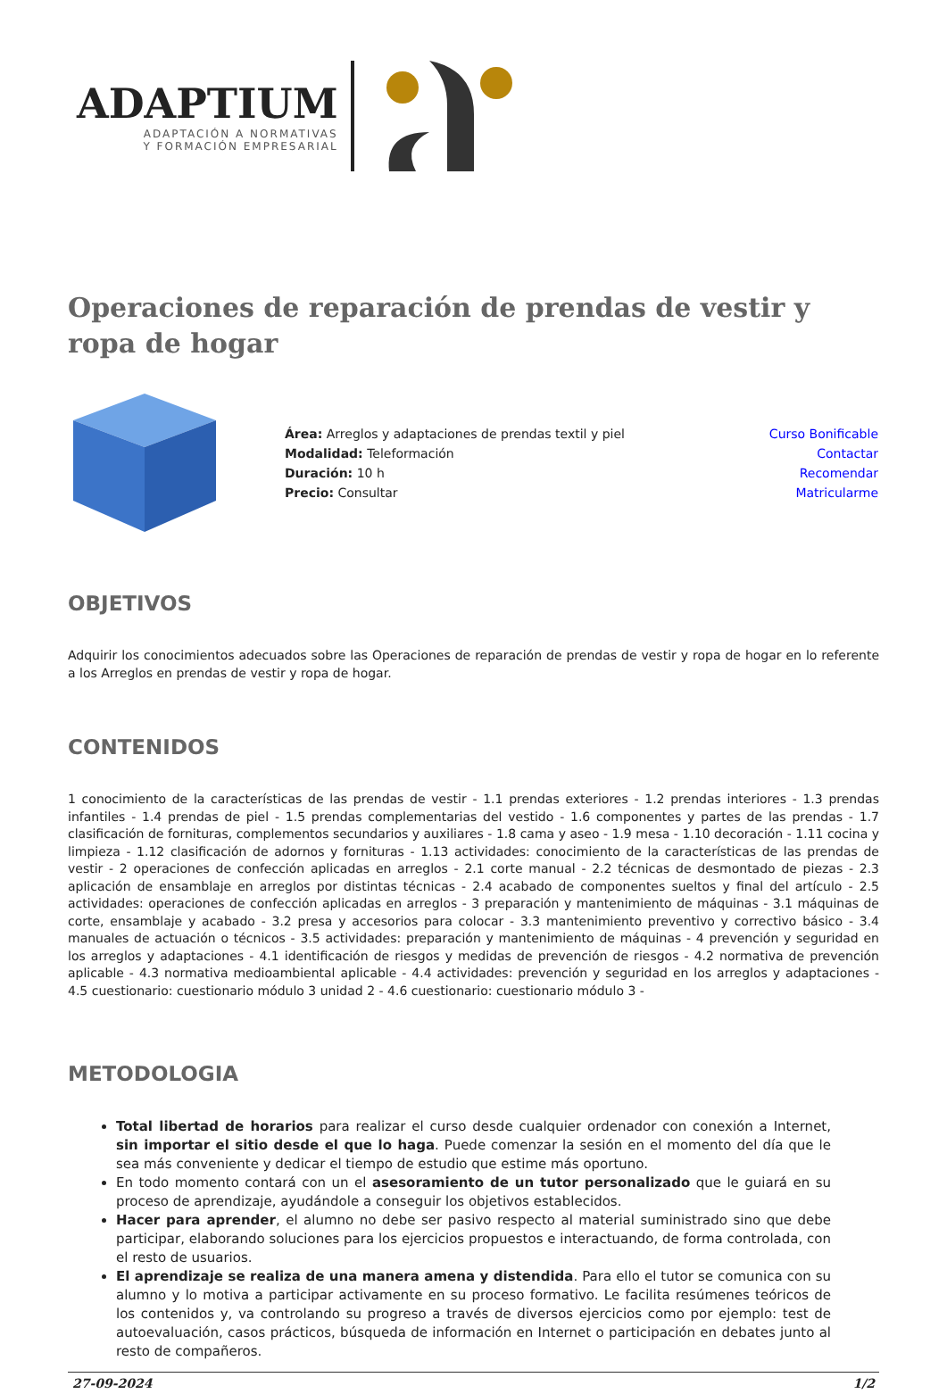ADAPTIUM
ADAPTACIÓN A NORMATIVAS
Y FORMACIÓN EMPRESARIAL
Operaciones de reparación de prendas de vestir y ropa de hogar
| | Área: Arreglos y adaptaciones de prendas textil y piel Modalidad: Teleformación Duración: 10 h Precio: Consultar | Curso Bonificable Contactar Recomendar Matricularme |
OBJETIVOS
Adquirir los conocimientos adecuados sobre las Operaciones de reparación de prendas de vestir y ropa de hogar en lo referente a los Arreglos en prendas de vestir y ropa de hogar.
CONTENIDOS
1 conocimiento de la características de las prendas de vestir - 1.1 prendas exteriores - 1.2 prendas interiores - 1.3 prendas infantiles - 1.4 prendas de piel - 1.5 prendas complementarias del vestido - 1.6 componentes y partes de las prendas - 1.7 clasificación de fornituras, complementos secundarios y auxiliares - 1.8 cama y aseo - 1.9 mesa - 1.10 decoración - 1.11 cocina y limpieza - 1.12 clasificación de adornos y fornituras - 1.13 actividades: conocimiento de la características de las prendas de vestir - 2 operaciones de confección aplicadas en arreglos - 2.1 corte manual - 2.2 técnicas de desmontado de piezas - 2.3 aplicación de ensamblaje en arreglos por distintas técnicas - 2.4 acabado de componentes sueltos y final del artículo - 2.5 actividades: operaciones de confección aplicadas en arreglos - 3 preparación y mantenimiento de máquinas - 3.1 máquinas de corte, ensamblaje y acabado - 3.2 presa y accesorios para colocar - 3.3 mantenimiento preventivo y correctivo básico - 3.4 manuales de actuación o técnicos - 3.5 actividades: preparación y mantenimiento de máquinas - 4 prevención y seguridad en los arreglos y adaptaciones - 4.1 identificación de riesgos y medidas de prevención de riesgos - 4.2 normativa de prevención aplicable - 4.3 normativa medioambiental aplicable - 4.4 actividades: prevención y seguridad en los arreglos y adaptaciones - 4.5 cuestionario: cuestionario módulo 3 unidad 2 - 4.6 cuestionario: cuestionario módulo 3 -
METODOLOGIA
Total libertad de horarios para realizar el curso desde cualquier ordenador con conexión a Internet, sin importar el sitio desde el que lo haga. Puede comenzar la sesión en el momento del día que le sea más conveniente y dedicar el tiempo de estudio que estime más oportuno.
En todo momento contará con un el asesoramiento de un tutor personalizado que le guiará en su proceso de aprendizaje, ayudándole a conseguir los objetivos establecidos.
Hacer para aprender, el alumno no debe ser pasivo respecto al material suministrado sino que debe participar, elaborando soluciones para los ejercicios propuestos e interactuando, de forma controlada, con el resto de usuarios.
El aprendizaje se realiza de una manera amena y distendida. Para ello el tutor se comunica con su alumno y lo motiva a participar activamente en su proceso formativo. Le facilita resúmenes teóricos de los contenidos y, va controlando su progreso a través de diversos ejercicios como por ejemplo: test de autoevaluación, casos prácticos, búsqueda de información en Internet o participación en debates junto al resto de compañeros.
27-09-2024 1/2